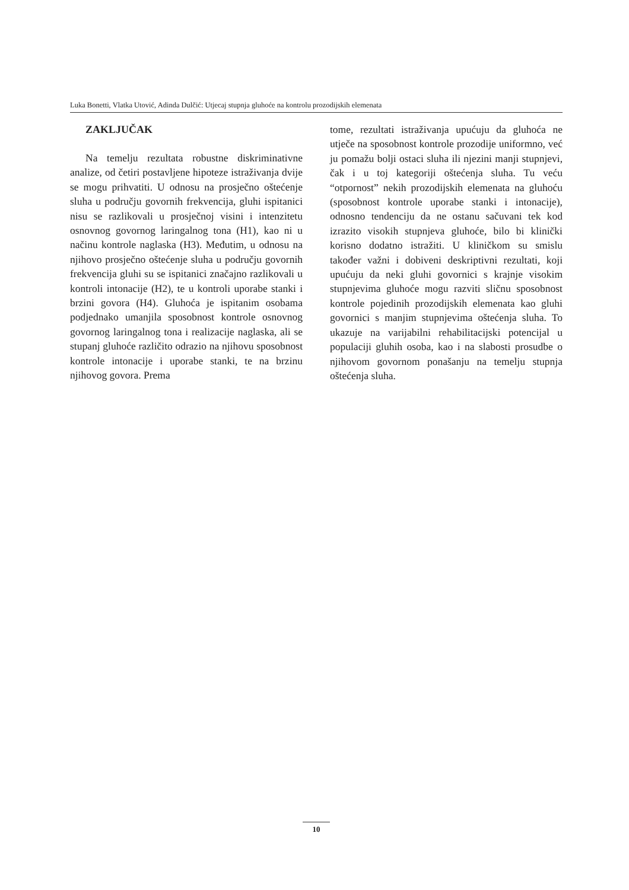Luka Bonetti, Vlatka Utović, Adinda Dulčić: Utjecaj stupnja gluhoće na kontrolu prozodijskih elemenata
ZAKLJUČAK
Na temelju rezultata robustne diskriminativne analize, od četiri postavljene hipoteze istraživanja dvije se mogu prihvatiti. U odnosu na prosječno oštećenje sluha u području govornih frekvencija, gluhi ispitanici nisu se razlikovali u prosječnoj visini i intenzitetu osnovnog govornog laringalnog tona (H1), kao ni u načinu kontrole naglaska (H3). Međutim, u odnosu na njihovo prosječno oštećenje sluha u području govornih frekvencija gluhi su se ispitanici značajno razlikovali u kontroli intonacije (H2), te u kontroli uporabe stanki i brzini govora (H4). Gluhoća je ispitanim osobama podjednako umanjila sposobnost kontrole osnovnog govornog laringalnog tona i realizacije naglaska, ali se stupanj gluhoće različito odrazio na njihovu sposobnost kontrole intonacije i uporabe stanki, te na brzinu njihovog govora. Prema
tome, rezultati istraživanja upućuju da gluhoća ne utječe na sposobnost kontrole prozodije uniformno, već ju pomažu bolji ostaci sluha ili njezini manji stupnjevi, čak i u toj kategoriji oštećenja sluha. Tu veću “otpornost” nekih prozodijskih elemenata na gluhoću (sposobnost kontrole uporabe stanki i intonacije), odnosno tendenciju da ne ostanu sačuvani tek kod izrazito visokih stupnjeva gluhoće, bilo bi klinički korisno dodatno istražiti. U kliničkom su smislu također važni i dobiveni deskriptivni rezultati, koji upućuju da neki gluhi govornici s krajnje visokim stupnjevima gluhoće mogu razviti sličnu sposobnost kontrole pojedinih prozodijskih elemenata kao gluhi govornici s manjim stupnjevima oštećenja sluha. To ukazuje na varijabilni rehabilitacijski potencijal u populaciji gluhih osoba, kao i na slabosti prosudbe o njihovom govornom ponašanju na temelju stupnja oštećenja sluha.
10